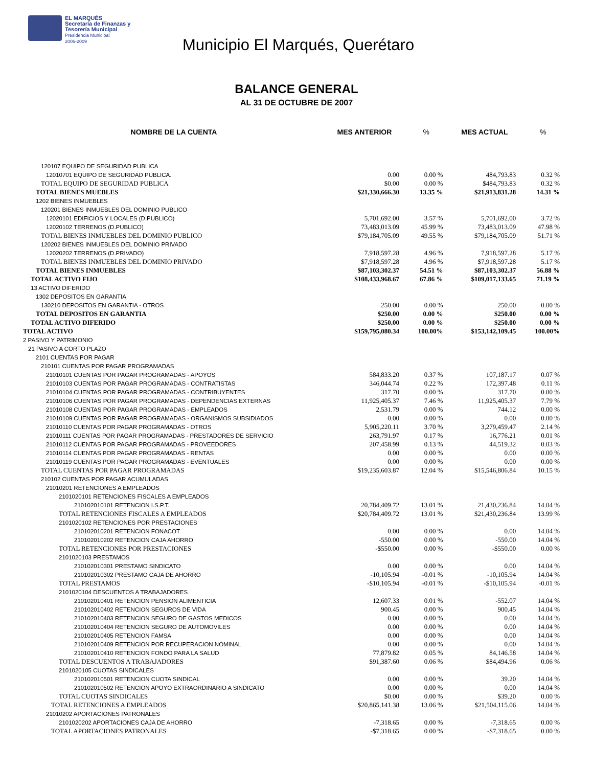EL MARQUÉS
Secretaría de Finanzas y
Tesorería Municipal
Presidencia Municipal
2006-2009
Municipio El Marqués, Querétaro
BALANCE GENERAL
AL 31 DE OCTUBRE DE 2007
| NOMBRE DE LA CUENTA | MES ANTERIOR | % | MES ACTUAL | % |
| --- | --- | --- | --- | --- |
| 120107 EQUIPO DE SEGURIDAD PUBLICA | | | | |
| 12010701 EQUIPO DE SEGURIDAD PUBLICA. | 0.00 | 0.00 % | 484,793.83 | 0.32 % |
| TOTAL EQUIPO DE SEGURIDAD PUBLICA | $0.00 | 0.00 % | $484,793.83 | 0.32 % |
| TOTAL BIENES MUEBLES | $21,330,666.30 | 13.35 % | $21,913,831.28 | 14.31 % |
| 1202 BIENES INMUEBLES | | | | |
| 120201 BIENES INMUEBLES DEL DOMINIO PUBLICO | | | | |
| 12020101 EDIFICIOS Y LOCALES (D.PUBLICO) | 5,701,692.00 | 3.57 % | 5,701,692.00 | 3.72 % |
| 12020102 TERRENOS (D.PUBLICO) | 73,483,013.09 | 45.99 % | 73,483,013.09 | 47.98 % |
| TOTAL BIENES INMUEBLES DEL DOMINIO PUBLICO | $79,184,705.09 | 49.55 % | $79,184,705.09 | 51.71 % |
| 120202 BIENES INMUEBLES DEL DOMINIO PRIVADO | | | | |
| 12020202 TERRENOS (D.PRIVADO) | 7,918,597.28 | 4.96 % | 7,918,597.28 | 5.17 % |
| TOTAL BIENES INMUEBLES DEL DOMINIO PRIVADO | $7,918,597.28 | 4.96 % | $7,918,597.28 | 5.17 % |
| TOTAL BIENES INMUEBLES | $87,103,302.37 | 54.51 % | $87,103,302.37 | 56.88 % |
| TOTAL ACTIVO FIJO | $108,433,968.67 | 67.86 % | $109,017,133.65 | 71.19 % |
| 13 ACTIVO DIFERIDO | | | | |
| 1302 DEPOSITOS EN GARANTIA | | | | |
| 130210 DEPOSITOS EN GARANTIA - OTROS | 250.00 | 0.00 % | 250.00 | 0.00 % |
| TOTAL DEPOSITOS EN GARANTIA | $250.00 | 0.00 % | $250.00 | 0.00 % |
| TOTAL ACTIVO DIFERIDO | $250.00 | 0.00 % | $250.00 | 0.00 % |
| TOTAL ACTIVO | $159,795,080.34 | 100.00% | $153,142,109.45 | 100.00% |
| 2 PASIVO Y PATRIMONIO | | | | |
| 21 PASIVO A CORTO PLAZO | | | | |
| 2101 CUENTAS POR PAGAR | | | | |
| 210101 CUENTAS POR PAGAR PROGRAMADAS | | | | |
| 21010101 CUENTAS POR PAGAR PROGRAMADAS - APOYOS | 584,833.20 | 0.37 % | 107,187.17 | 0.07 % |
| 21010103 CUENTAS POR PAGAR PROGRAMADAS - CONTRATISTAS | 346,044.74 | 0.22 % | 172,397.48 | 0.11 % |
| 21010104 CUENTAS POR PAGAR PROGRAMADAS - CONTRIBUYENTES | 317.70 | 0.00 % | 317.70 | 0.00 % |
| 21010106 CUENTAS POR PAGAR PROGRAMADAS - DEPENDENCIAS EXTERNAS | 11,925,405.37 | 7.46 % | 11,925,405.37 | 7.79 % |
| 21010108 CUENTAS POR PAGAR PROGRAMADAS - EMPLEADOS | 2,531.79 | 0.00 % | 744.12 | 0.00 % |
| 21010109 CUENTAS POR PAGAR PROGRAMADAS - ORGANISMOS SUBSIDIADOS | 0.00 | 0.00 % | 0.00 | 0.00 % |
| 21010110 CUENTAS POR PAGAR PROGRAMADAS - OTROS | 5,905,220.11 | 3.70 % | 3,279,459.47 | 2.14 % |
| 21010111 CUENTAS POR PAGAR PROGRAMADAS - PRESTADORES DE SERVICIO | 263,791.97 | 0.17 % | 16,776.21 | 0.01 % |
| 21010112 CUENTAS POR PAGAR PROGRAMADAS - PROVEEDORES | 207,458.99 | 0.13 % | 44,519.32 | 0.03 % |
| 21010114 CUENTAS POR PAGAR PROGRAMADAS - RENTAS | 0.00 | 0.00 % | 0.00 | 0.00 % |
| 21010119 CUENTAS POR PAGAR PROGRAMADAS - EVENTUALES | 0.00 | 0.00 % | 0.00 | 0.00 % |
| TOTAL CUENTAS POR PAGAR PROGRAMADAS | $19,235,603.87 | 12.04 % | $15,546,806.84 | 10.15 % |
| 210102 CUENTAS POR PAGAR ACUMULADAS | | | | |
| 21010201 RETENCIONES A EMPLEADOS | | | | |
| 2101020101 RETENCIONES FISCALES A EMPLEADOS | | | | |
| 210102010101 RETENCION I.S.P.T. | 20,784,409.72 | 13.01 % | 21,430,236.84 | 14.04 % |
| TOTAL RETENCIONES FISCALES A EMPLEADOS | $20,784,409.72 | 13.01 % | $21,430,236.84 | 13.99 % |
| 2101020102 RETENCIONES POR PRESTACIONES | | | | |
| 210102010201 RETENCION FONACOT | 0.00 | 0.00 % | 0.00 | 14.04 % |
| 210102010202 RETENCION CAJA AHORRO | -550.00 | 0.00 % | -550.00 | 14.04 % |
| TOTAL RETENCIONES POR PRESTACIONES | -$550.00 | 0.00 % | -$550.00 | 0.00 % |
| 2101020103 PRESTAMOS | | | | |
| 210102010301 PRESTAMO SINDICATO | 0.00 | 0.00 % | 0.00 | 14.04 % |
| 210102010302 PRESTAMO CAJA DE AHORRO | -10,105.94 | -0.01 % | -10,105.94 | 14.04 % |
| TOTAL PRESTAMOS | -$10,105.94 | -0.01 % | -$10,105.94 | -0.01 % |
| 2101020104 DESCUENTOS A TRABAJADORES | | | | |
| 210102010401 RETENCION PENSION ALIMENTICIA | 12,607.33 | 0.01 % | -552.07 | 14.04 % |
| 210102010402 RETENCION SEGUROS DE VIDA | 900.45 | 0.00 % | 900.45 | 14.04 % |
| 210102010403 RETENCION SEGURO DE GASTOS MEDICOS | 0.00 | 0.00 % | 0.00 | 14.04 % |
| 210102010404 RETENCION SEGURO DE AUTOMOVILES | 0.00 | 0.00 % | 0.00 | 14.04 % |
| 210102010405 RETENCION FAMSA | 0.00 | 0.00 % | 0.00 | 14.04 % |
| 210102010409 RETENCION POR RECUPERACION NOMINAL | 0.00 | 0.00 % | 0.00 | 14.04 % |
| 210102010410 RETENCION FONDO PARA LA SALUD | 77,879.82 | 0.05 % | 84,146.58 | 14.04 % |
| TOTAL DESCUENTOS A TRABAJADORES | $91,387.60 | 0.06 % | $84,494.96 | 0.06 % |
| 2101020105 CUOTAS SINDICALES | | | | |
| 210102010501 RETENCION CUOTA SINDICAL | 0.00 | 0.00 % | 39.20 | 14.04 % |
| 210102010502 RETENCION APOYO EXTRAORDINARIO A SINDICATO | 0.00 | 0.00 % | 0.00 | 14.04 % |
| TOTAL CUOTAS SINDICALES | $0.00 | 0.00 % | $39.20 | 0.00 % |
| TOTAL RETENCIONES A EMPLEADOS | $20,865,141.38 | 13.06 % | $21,504,115.06 | 14.04 % |
| 21010202 APORTACIONES PATRONALES | | | | |
| 2101020202 APORTACIONES CAJA DE AHORRO | -7,318.65 | 0.00 % | -7,318.65 | 0.00 % |
| TOTAL APORTACIONES PATRONALES | -$7,318.65 | 0.00 % | -$7,318.65 | 0.00 % |